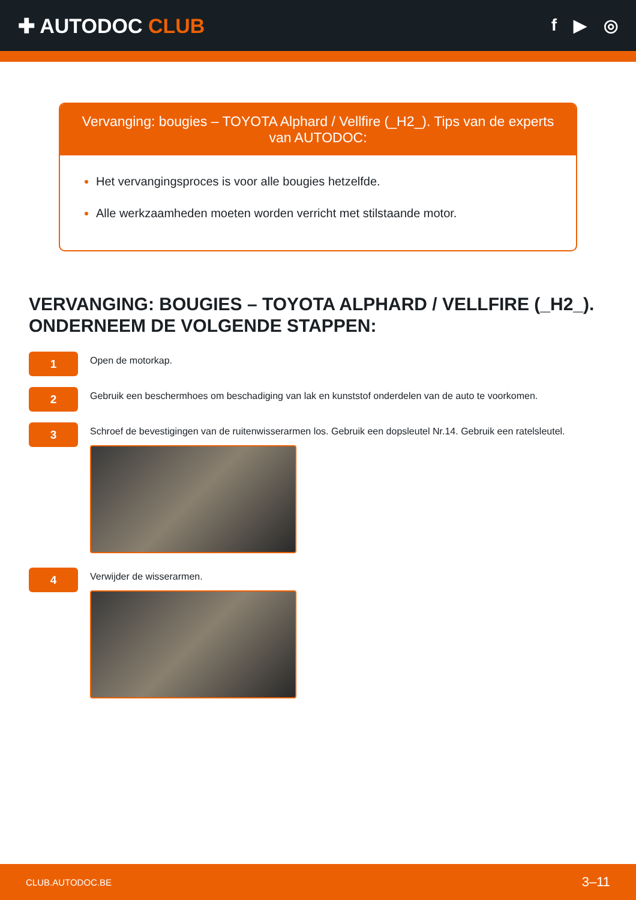✚ AUTODOC CLUB
f ▶ ◎
Vervanging: bougies – TOYOTA Alphard / Vellfire (_H2_). Tips van de experts van AUTODOC:
Het vervangingsproces is voor alle bougies hetzelfde.
Alle werkzaamheden moeten worden verricht met stilstaande motor.
VERVANGING: BOUGIES – TOYOTA ALPHARD / VELLFIRE (_H2_). ONDERNEEM DE VOLGENDE STAPPEN:
1
Open de motorkap.
2
Gebruik een beschermhoes om beschadiging van lak en kunststof onderdelen van de auto te voorkomen.
3
Schroef de bevestigingen van de ruitenwisserarmen los. Gebruik een dopsleutel Nr.14. Gebruik een ratelsleutel.
4
Verwijder de wisserarmen.
CLUB.AUTODOC.BE 3–11